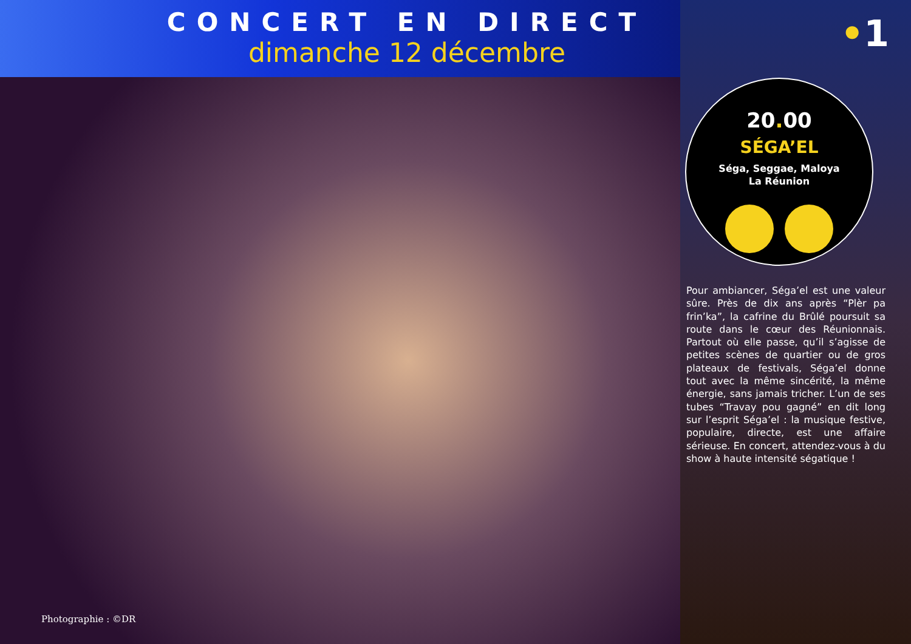CONCERT EN DIRECT
dimanche 12 décembre
Photographie : ©DR
•1
20. 00
SÉGA’EL
Séga, Seggae, Maloya
La Réunion
Pour ambiancer, Séga’el est une valeur sûre. Près de dix ans après “Plèr pa frin’ka”, la cafrine du Brûlé poursuit sa route dans le cœur des Réunionnais. Partout où elle passe, qu’il s’agisse de petites scènes de quartier ou de gros plateaux de festivals, Séga’el donne tout avec la même sincérité, la même énergie, sans jamais tricher. L’un de ses tubes “Travay pou gagné” en dit long sur l’esprit Séga’el : la musique festive, populaire, directe, est une affaire sérieuse. En concert, attendez-vous à du show à haute intensité ségatique !